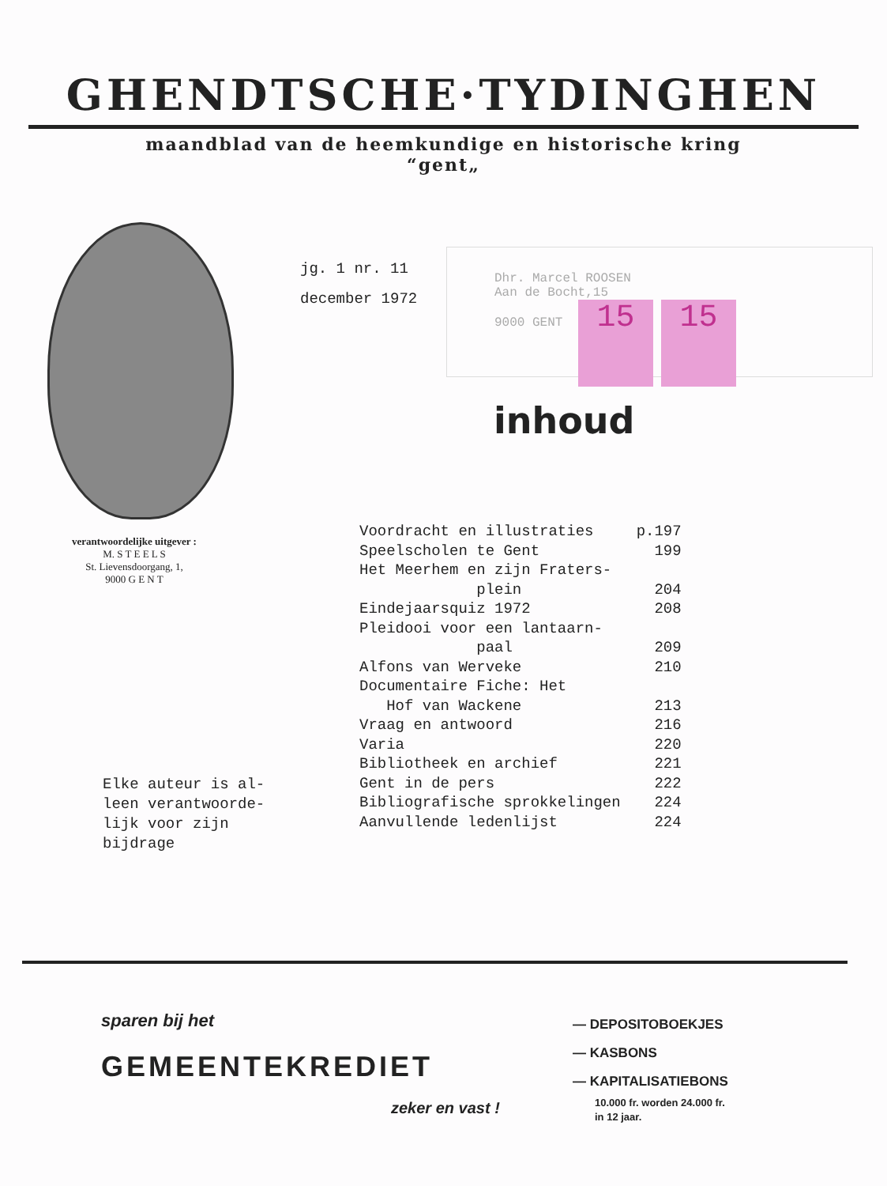GHENDTSCHE·TYDINGHEN
maandblad van de heemkundige en historische kring
“gent„
verantwoordelijke uitgever :
M. S T E E L S
St. Lievensdoorgang, 1,
9000 G E N T
jg. 1 nr. 11
december 1972
Dhr. Marcel ROOSEN
Aan de Bocht,15
9000 GENT 15 15
inhoud
| Voordracht en illustraties | p.197 |
| Speelscholen te Gent | 199 |
| Het Meerhem en zijn Fraters- plein | 204 |
| Eindejaarsquiz 1972 | 208 |
| Pleidooi voor een lantaarn- paal | 209 |
| Alfons van Werveke | 210 |
| Documentaire Fiche: Het Hof van Wackene | 213 |
| Vraag en antwoord | 216 |
| Varia | 220 |
| Bibliotheek en archief | 221 |
| Gent in de pers | 222 |
| Bibliografische sprokkelingen | 224 |
| Aanvullende ledenlijst | 224 |
Elke auteur is al-
leen verantwoorde-
lijk voor zijn
bijdrage
sparen bij het
GEMEENTEKREDIET
zeker en vast !
— DEPOSITOBOEKJES
— KASBONS
— KAPITALISATIEBONS
10.000 fr. worden 24.000 fr.
in 12 jaar.